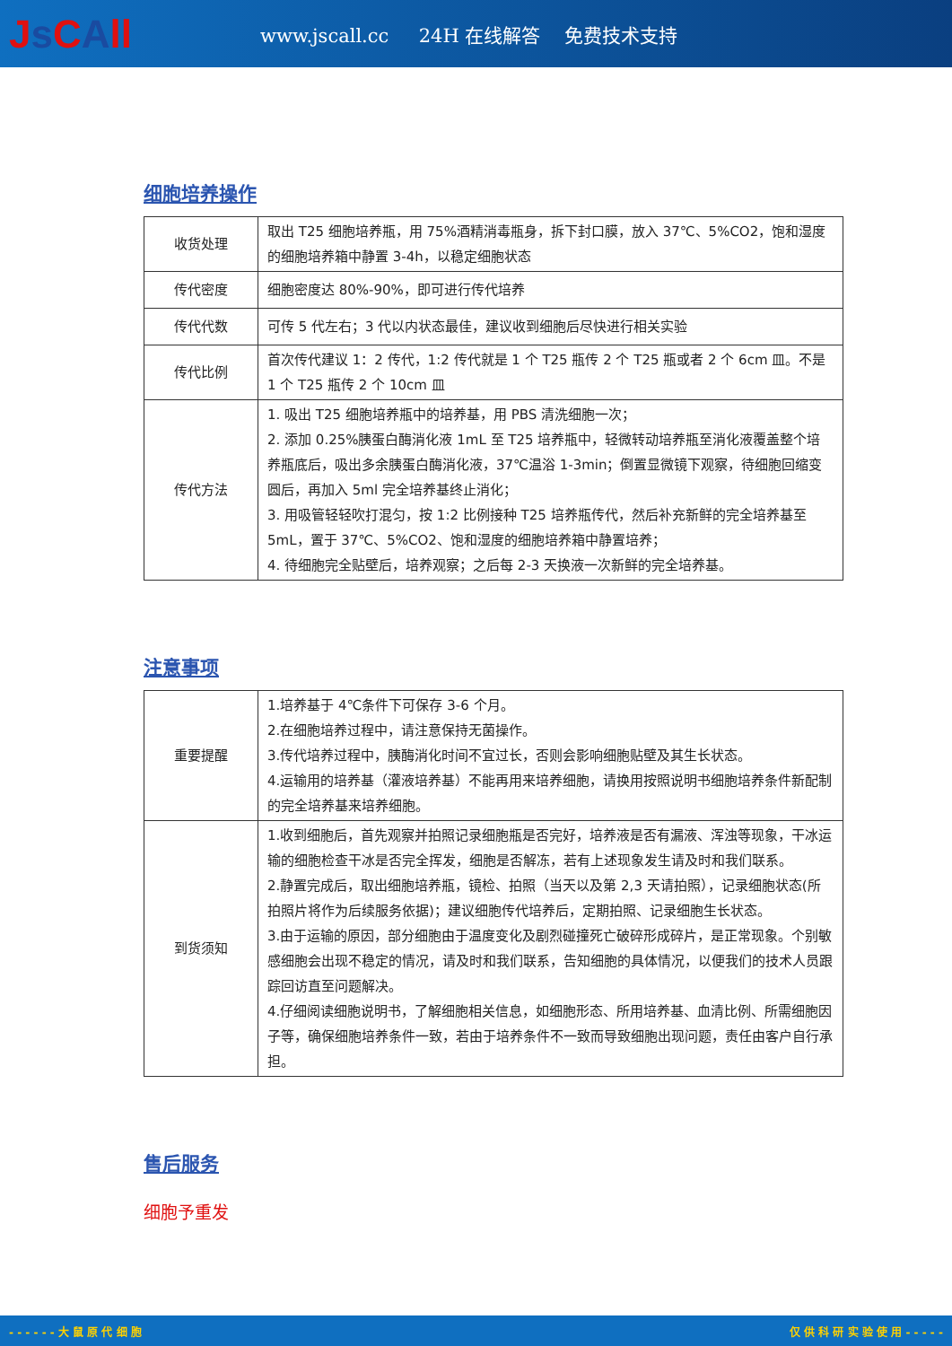Js CAll
www.jscall.cc 24H 在线解答 免费技术支持
细胞培养操作
| 收货处理 | 取出 T25 细胞培养瓶，用 75%酒精消毒瓶身，拆下封口膜，放入 37℃、5%CO2，饱和湿度的细胞培养箱中静置 3-4h，以稳定细胞状态 |
| 传代密度 | 细胞密度达 80%-90%，即可进行传代培养 |
| 传代代数 | 可传 5 代左右；3 代以内状态最佳，建议收到细胞后尽快进行相关实验 |
| 传代比例 | 首次传代建议 1：2 传代，1:2 传代就是 1 个 T25 瓶传 2 个 T25 瓶或者 2 个 6cm 皿。不是 1 个 T25 瓶传 2 个 10cm 皿 |
| 传代方法 | 1. 吸出 T25 细胞培养瓶中的培养基，用 PBS 清洗细胞一次； 2. 添加 0.25%胰蛋白酶消化液 1mL 至 T25 培养瓶中，轻微转动培养瓶至消化液覆盖整个培养瓶底后，吸出多余胰蛋白酶消化液，37℃温浴 1-3min；倒置显微镜下观察，待细胞回缩变圆后，再加入 5ml 完全培养基终止消化； 3. 用吸管轻轻吹打混匀，按 1:2 比例接种 T25 培养瓶传代，然后补充新鲜的完全培养基至 5mL，置于 37℃、5%CO2、饱和湿度的细胞培养箱中静置培养； 4. 待细胞完全贴壁后，培养观察；之后每 2-3 天换液一次新鲜的完全培养基。 |
注意事项
| 重要提醒 | 1.培养基于 4℃条件下可保存 3-6 个月。 2.在细胞培养过程中，请注意保持无菌操作。 3.传代培养过程中，胰酶消化时间不宜过长，否则会影响细胞贴壁及其生长状态。 4.运输用的培养基（灌液培养基）不能再用来培养细胞，请换用按照说明书细胞培养条件新配制的完全培养基来培养细胞。 |
| 到货须知 | 1.收到细胞后，首先观察并拍照记录细胞瓶是否完好，培养液是否有漏液、浑浊等现象，干冰运输的细胞检查干冰是否完全挥发，细胞是否解冻，若有上述现象发生请及时和我们联系。 2.静置完成后，取出细胞培养瓶，镜检、拍照（当天以及第 2,3 天请拍照），记录细胞状态(所拍照片将作为后续服务依据)；建议细胞传代培养后，定期拍照、记录细胞生长状态。 3.由于运输的原因，部分细胞由于温度变化及剧烈碰撞死亡破碎形成碎片，是正常现象。个别敏感细胞会出现不稳定的情况，请及时和我们联系，告知细胞的具体情况，以便我们的技术人员跟踪回访直至问题解决。 4.仔细阅读细胞说明书，了解细胞相关信息，如细胞形态、所用培养基、血清比例、所需细胞因子等，确保细胞培养条件一致，若由于培养条件不一致而导致细胞出现问题，责任由客户自行承担。 |
售后服务
细胞予重发
- - - - - - 大 鼠 原 代 细 胞 仅 供 科 研 实 验 使 用 - - - - -